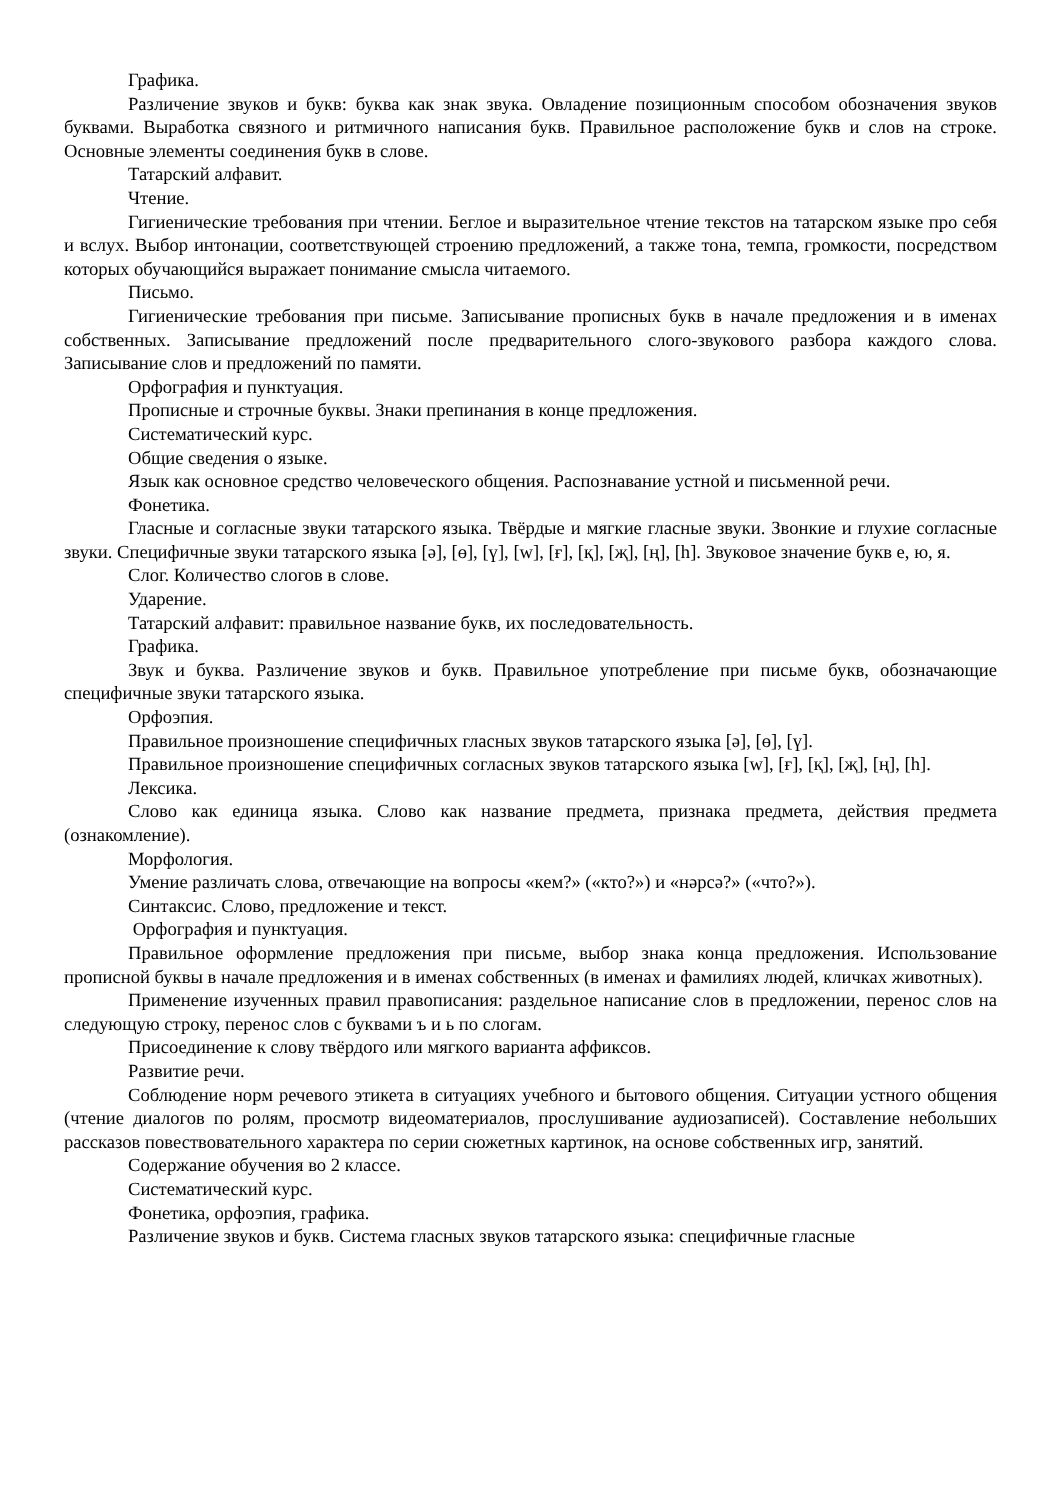Графика.
Различение звуков и букв: буква как знак звука. Овладение позиционным способом обозначения звуков буквами. Выработка связного и ритмичного написания букв. Правильное расположение букв и слов на строке. Основные элементы соединения букв в слове.
Татарский алфавит.
Чтение.
Гигиенические требования при чтении. Беглое и выразительное чтение текстов на татарском языке про себя и вслух. Выбор интонации, соответствующей строению предложений, а также тона, темпа, громкости, посредством которых обучающийся выражает понимание смысла читаемого.
Письмо.
Гигиенические требования при письме. Записывание прописных букв в начале предложения и в именах собственных. Записывание предложений после предварительного слого-звукового разбора каждого слова. Записывание слов и предложений по памяти.
Орфография и пунктуация.
Прописные и строчные буквы. Знаки препинания в конце предложения.
Систематический курс.
Общие сведения о языке.
Язык как основное средство человеческого общения. Распознавание устной и письменной речи.
Фонетика.
Гласные и согласные звуки татарского языка. Твёрдые и мягкие гласные звуки. Звонкие и глухие согласные звуки. Специфичные звуки татарского языка [ə], [ɵ], [ү], [w], [ғ], [қ], [җ], [ң], [h]. Звуковое значение букв е, ю, я.
Слог. Количество слогов в слове.
Ударение.
Татарский алфавит: правильное название букв, их последовательность.
Графика.
Звук и буква. Различение звуков и букв. Правильное употребление при письме букв, обозначающие специфичные звуки татарского языка.
Орфоэпия.
Правильное произношение специфичных гласных звуков татарского языка [ə], [ɵ], [ү].
Правильное произношение специфичных согласных звуков татарского языка [w], [ғ], [қ], [җ], [ң], [h].
Лексика.
Слово как единица языка. Слово как название предмета, признака предмета, действия предмета (ознакомление).
Морфология.
Умение различать слова, отвечающие на вопросы «кем?» («кто?») и «нəрсə?» («что?»).
Синтаксис. Слово, предложение и текст.
Орфография и пунктуация.
Правильное оформление предложения при письме, выбор знака конца предложения. Использование прописной буквы в начале предложения и в именах собственных (в именах и фамилиях людей, кличках животных).
Применение изученных правил правописания: раздельное написание слов в предложении, перенос слов на следующую строку, перенос слов с буквами ъ и ь по слогам.
Присоединение к слову твёрдого или мягкого варианта аффиксов.
Развитие речи.
Соблюдение норм речевого этикета в ситуациях учебного и бытового общения. Ситуации устного общения (чтение диалогов по ролям, просмотр видеоматериалов, прослушивание аудиозаписей). Составление небольших рассказов повествовательного характера по серии сюжетных картинок, на основе собственных игр, занятий.
Содержание обучения во 2 классе.
Систематический курс.
Фонетика, орфоэпия, графика.
Различение звуков и букв. Система гласных звуков татарского языка: специфичные гласные